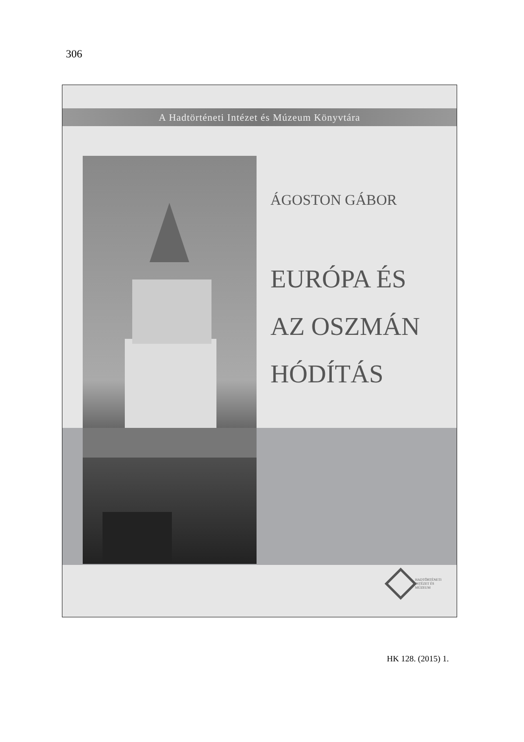306
A Hadtörténeti Intézet és Múzeum Könyvtára
ÁGOSTON GÁBOR
EURÓPA ÉS
AZ OSZMÁN
HÓDÍTÁS
HADTÖRTÉNETI
INTÉZET ÉS
MÚZEUM
HK 128. (2015) 1.